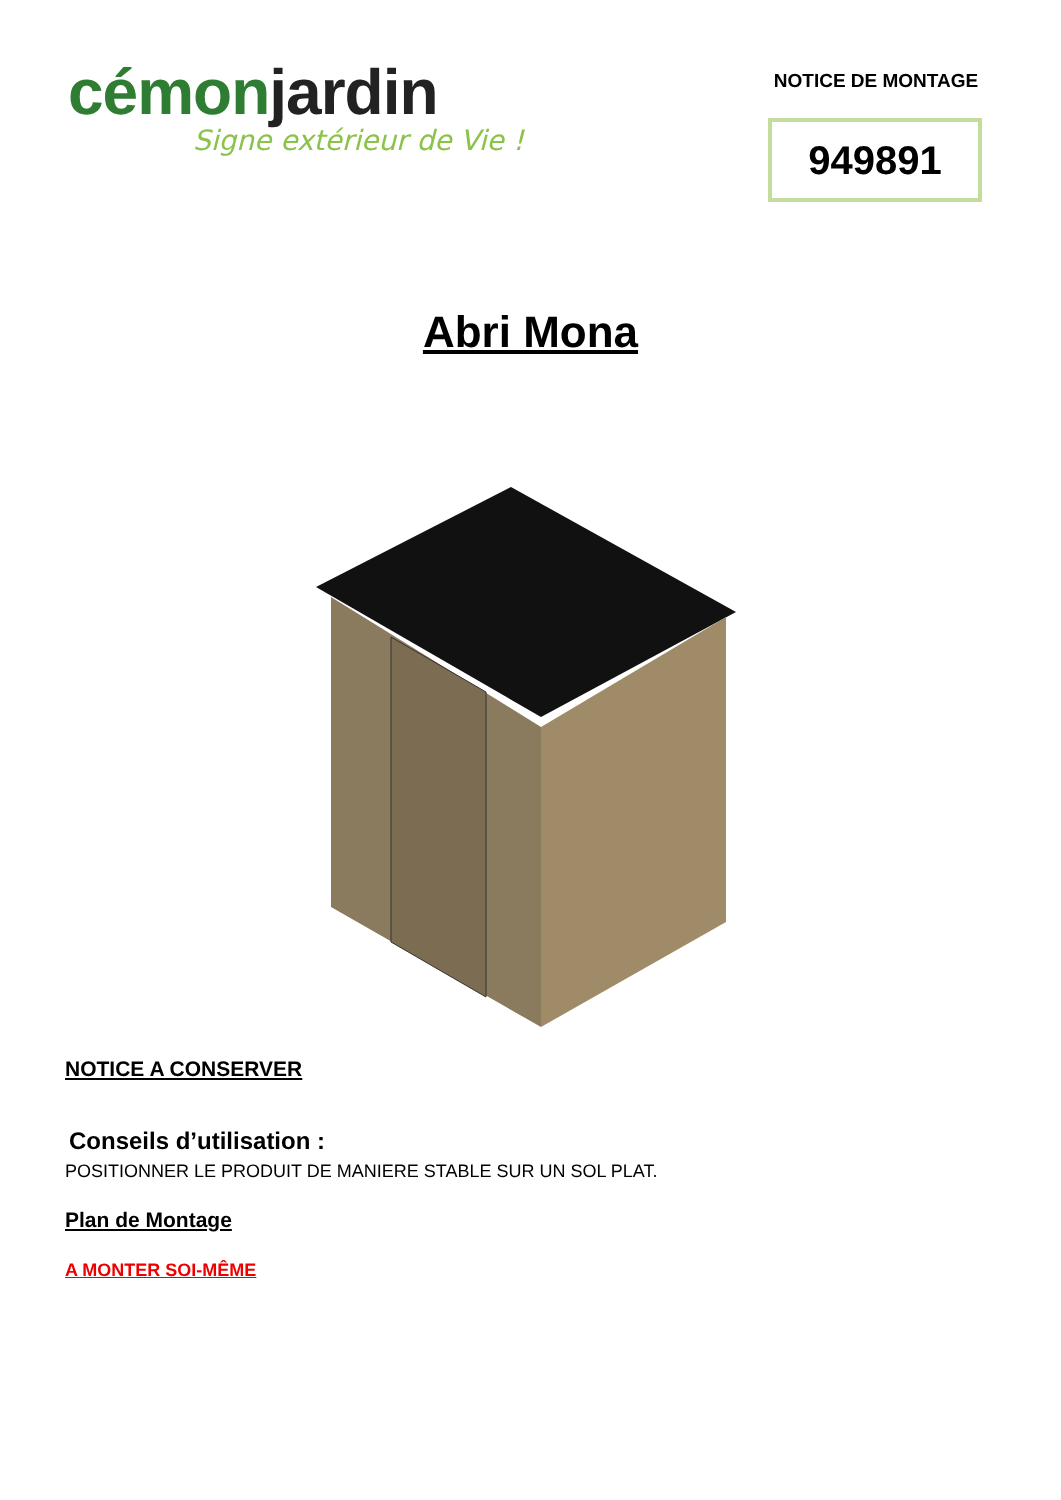cémonjardin
Signe extérieur de Vie !
NOTICE DE MONTAGE
949891
Abri Mona
NOTICE A CONSERVER
Conseils d’utilisation :
POSITIONNER LE PRODUIT DE MANIERE STABLE SUR UN SOL PLAT.
Plan de Montage
A MONTER SOI-MÊME